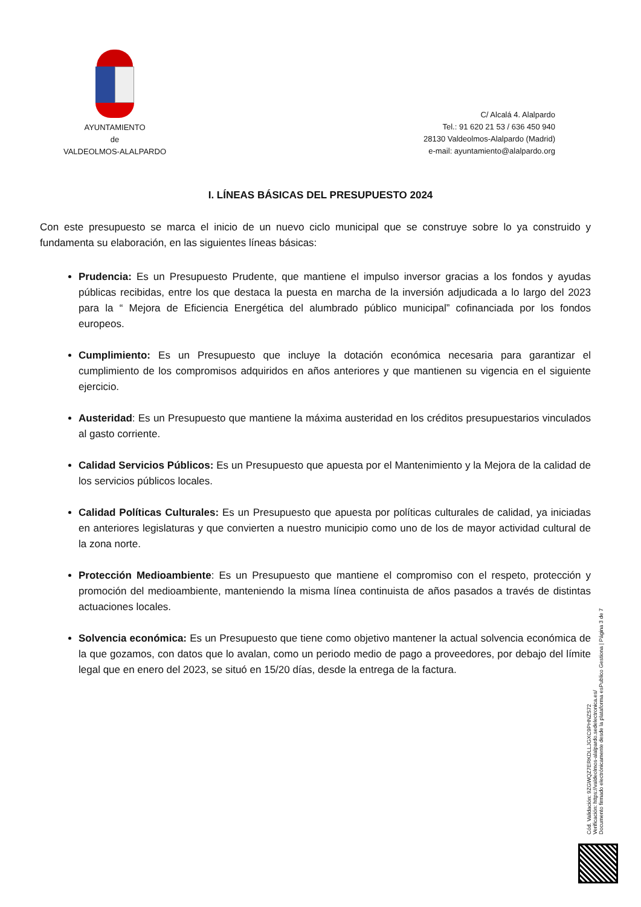AYUNTAMIENTO
de
VALDEOLMOS-ALALPARDO
C/ Alcalá 4. Alalpardo
Tel.: 91 620 21 53 / 636 450 940
28130 Valdeolmos-Alalpardo (Madrid)
e-mail: ayuntamiento@alalpardo.org
I. LÍNEAS BÁSICAS DEL PRESUPUESTO 2024
Con este presupuesto se marca el inicio de un nuevo ciclo municipal que se construye sobre lo ya construido y fundamenta su elaboración, en las siguientes líneas básicas:
Prudencia: Es un Presupuesto Prudente, que mantiene el impulso inversor gracias a los fondos y ayudas públicas recibidas, entre los que destaca la puesta en marcha de la inversión adjudicada a lo largo del 2023 para la “ Mejora de Eficiencia Energética del alumbrado público municipal” cofinanciada por los fondos europeos.
Cumplimiento: Es un Presupuesto que incluye la dotación económica necesaria para garantizar el cumplimiento de los compromisos adquiridos en años anteriores y que mantienen su vigencia en el siguiente ejercicio.
Austeridad: Es un Presupuesto que mantiene la máxima austeridad en los créditos presupuestarios vinculados al gasto corriente.
Calidad Servicios Públicos: Es un Presupuesto que apuesta por el Mantenimiento y la Mejora de la calidad de los servicios públicos locales.
Calidad Políticas Culturales: Es un Presupuesto que apuesta por políticas culturales de calidad, ya iniciadas en anteriores legislaturas y que convierten a nuestro municipio como uno de los de mayor actividad cultural de la zona norte.
Protección Medioambiente: Es un Presupuesto que mantiene el compromiso con el respeto, protección y promoción del medioambiente, manteniendo la misma línea continuista de años pasados a través de distintas actuaciones locales.
Solvencia económica: Es un Presupuesto que tiene como objetivo mantener la actual solvencia económica de la que gozamos, con datos que lo avalan, como un periodo medio de pago a proveedores, por debajo del límite legal que en enero del 2023, se situó en 15/20 días, desde la entrega de la factura.
Cód. Validación: 9ZGWQZ7ERKDLLJGXC9PHNZS72
Verificación: https://valdeolmos-alalpardo.sedelectronica.es/
Documento firmado electrónicamente desde la plataforma esPublico Gestiona | Página 3 de 7